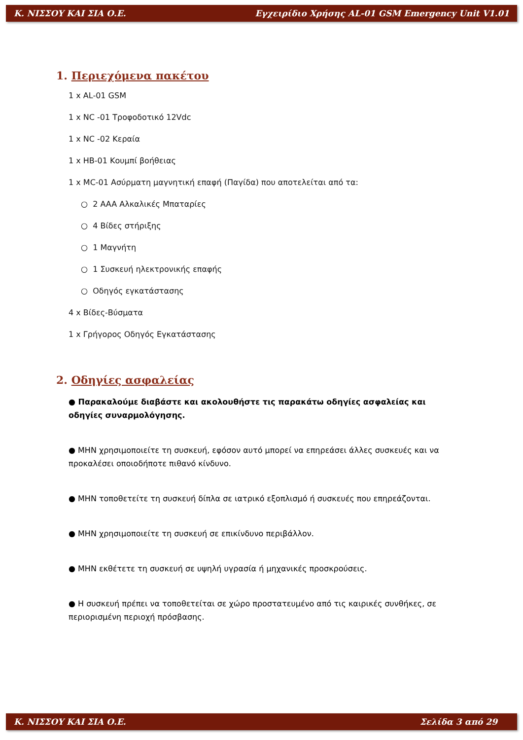Κ. ΝΙΣΣΟΥ ΚΑΙ ΣΙΑ Ο.Ε. Εγχειρίδιο Χρήσης AL-01 GSM Emergency Unit V1.01
1. Περιεχόμενα πακέτου
1 x AL-01 GSM
1 x NC -01 Τροφοδοτικό 12Vdc
1 x NC -02 Κεραία
1 x HB-01 Κουμπί βοήθειας
1 x MC-01 Ασύρματη μαγνητική επαφή (Παγίδα) που αποτελείται από τα:
○ 2 AAA Αλκαλικές Μπαταρίες
○ 4 Βίδες στήριξης
○ 1 Μαγνήτη
○ 1 Συσκευή ηλεκτρονικής επαφής
○ Οδηγός εγκατάστασης
4 x Βίδες-Βύσματα
1 x Γρήγορος Οδηγός Εγκατάστασης
2. Οδηγίες ασφαλείας
● Παρακαλούμε διαβάστε και ακολουθήστε τις παρακάτω οδηγίες ασφαλείας και οδηγίες συναρμολόγησης.
● ΜΗΝ χρησιμοποιείτε τη συσκευή, εφόσον αυτό μπορεί να επηρεάσει άλλες συσκευές και να προκαλέσει οποιοδήποτε πιθανό κίνδυνο.
● ΜΗΝ τοποθετείτε τη συσκευή δίπλα σε ιατρικό εξοπλισμό ή συσκευές που επηρεάζονται.
● ΜΗΝ χρησιμοποιείτε τη συσκευή σε επικίνδυνο περιβάλλον.
● ΜΗΝ εκθέτετε τη συσκευή σε υψηλή υγρασία ή μηχανικές προσκρούσεις.
● Η συσκευή πρέπει να τοποθετείται σε χώρο προστατευμένο από τις καιρικές συνθήκες, σε περιορισμένη περιοχή πρόσβασης.
Κ. ΝΙΣΣΟΥ ΚΑΙ ΣΙΑ Ο.Ε. Σελίδα 3 από 29